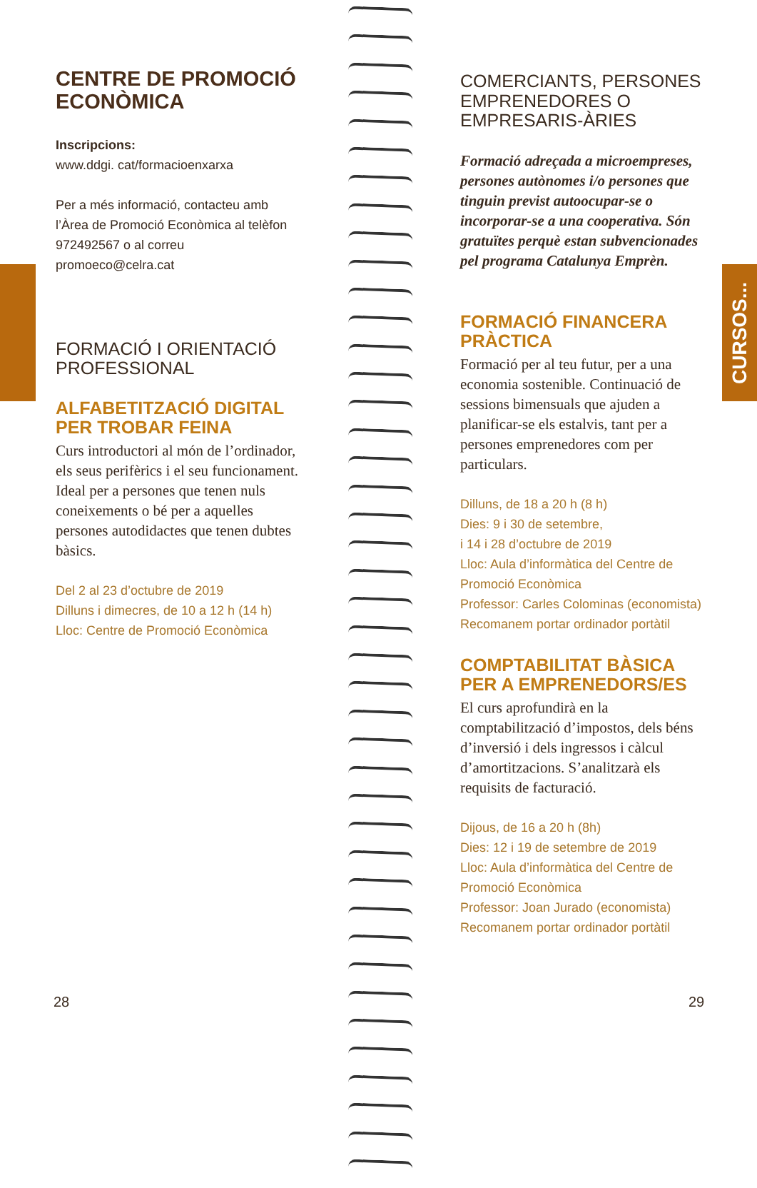CURSOS...
CENTRE DE PROMOCIÓ ECONÒMICA
Inscripcions:
www.ddgi. cat/formacioenxarxa
Per a més informació, contacteu amb l’Àrea de Promoció Econòmica al telèfon 972492567 o al correu promoeco@celra.cat
FORMACIÓ I ORIENTACIÓ PROFESSIONAL
ALFABETITZACIÓ DIGITAL PER TROBAR FEINA
Curs introductori al món de l’ordinador, els seus perifèrics i el seu funcionament. Ideal per a persones que tenen nuls coneixements o bé per a aquelles persones autodidactes que tenen dubtes bàsics.
Del 2 al 23 d’octubre de 2019
Dilluns i dimecres, de 10 a 12 h (14 h)
Lloc: Centre de Promoció Econòmica
COMERCIANTS, PERSONES EMPRENEDORES O EMPRESARIS-ÀRIES
Formació adreçada a microempreses, persones autònomes i/o persones que tinguin previst autoocupar-se o incorporar-se a una cooperativa. Són gratuïtes perquè estan subvencionades pel programa Catalunya Emprèn.
FORMACIÓ FINANCERA PRÀCTICA
Formació per al teu futur, per a una economia sostenible. Continuació de sessions bimensuals que ajuden a planificar-se els estalvis, tant per a persones emprenedores com per particulars.
Dilluns, de 18 a 20 h (8 h)
Dies: 9 i 30 de setembre,
i 14 i 28 d’octubre de 2019
Lloc: Aula d’informàtica del Centre de Promoció Econòmica
Professor: Carles Colominas (economista)
Recomanem portar ordinador portàtil
COMPTABILITAT BÀSICA PER A EMPRENEDORS/ES
El curs aprofundirà en la comptabilització d’impostos, dels béns d’inversió i dels ingressos i càlcul d’amortitzacions. S’analitzarà els requisits de facturació.
Dijous, de 16 a 20 h (8h)
Dies: 12 i 19 de setembre de 2019
Lloc: Aula d’informàtica del Centre de Promoció Econòmica
Professor: Joan Jurado (economista)
Recomanem portar ordinador portàtil
28 29